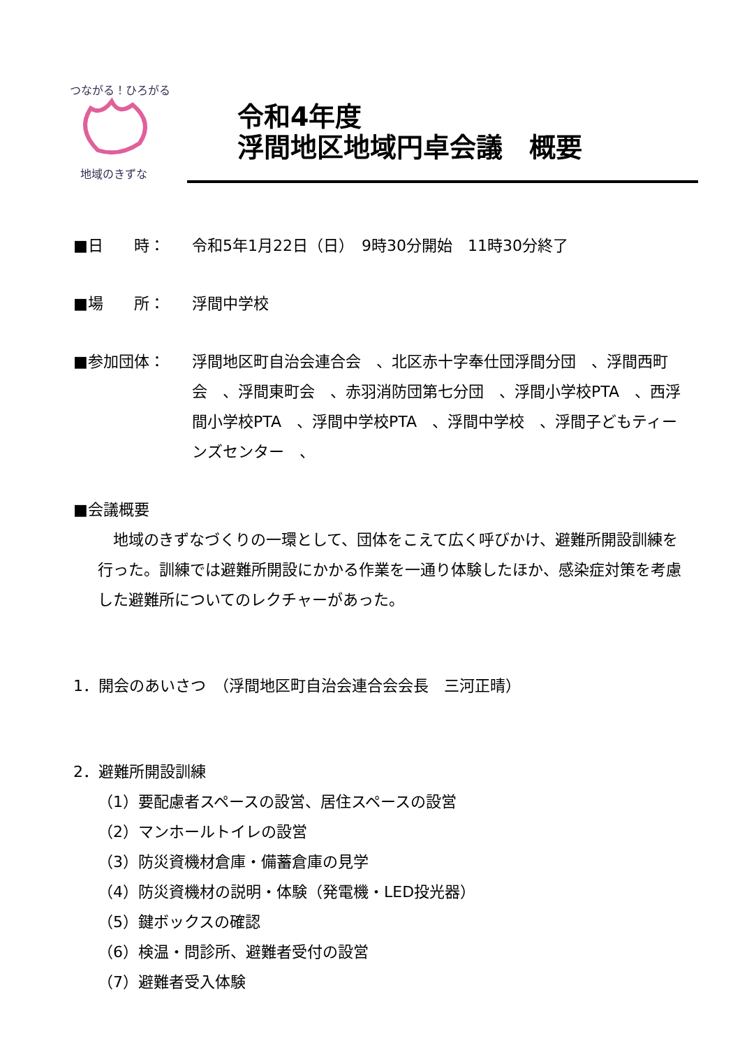つながる！ひろがる！
地域のきずな
令和4年度
浮間地区地域円卓会議　概要
■日　　時： 令和5年1月22日（日）　9時30分開始　11時30分終了
■場　　所： 浮間中学校
■参加団体： 浮間地区町自治会連合会　、北区赤十字奉仕団浮間分団　、浮間西町会　、浮間東町会　、赤羽消防団第七分団　、浮間小学校PTA　、西浮間小学校PTA　、浮間中学校PTA　、浮間中学校　、浮間子どもティーンズセンター　、
■会議概要
　地域のきずなづくりの一環として、団体をこえて広く呼びかけ、避難所開設訓練を行った。訓練では避難所開設にかかる作業を一通り体験したほか、感染症対策を考慮した避難所についてのレクチャーがあった。
1．開会のあいさつ　（浮間地区町自治会連合会会長　三河正晴）
2．避難所開設訓練
（1）要配慮者スペースの設営、居住スペースの設営
（2）マンホールトイレの設営
（3）防災資機材倉庫・備蓄倉庫の見学
（4）防災資機材の説明・体験（発電機・LED投光器）
（5）鍵ボックスの確認
（6）検温・問診所、避難者受付の設営
（7）避難者受入体験